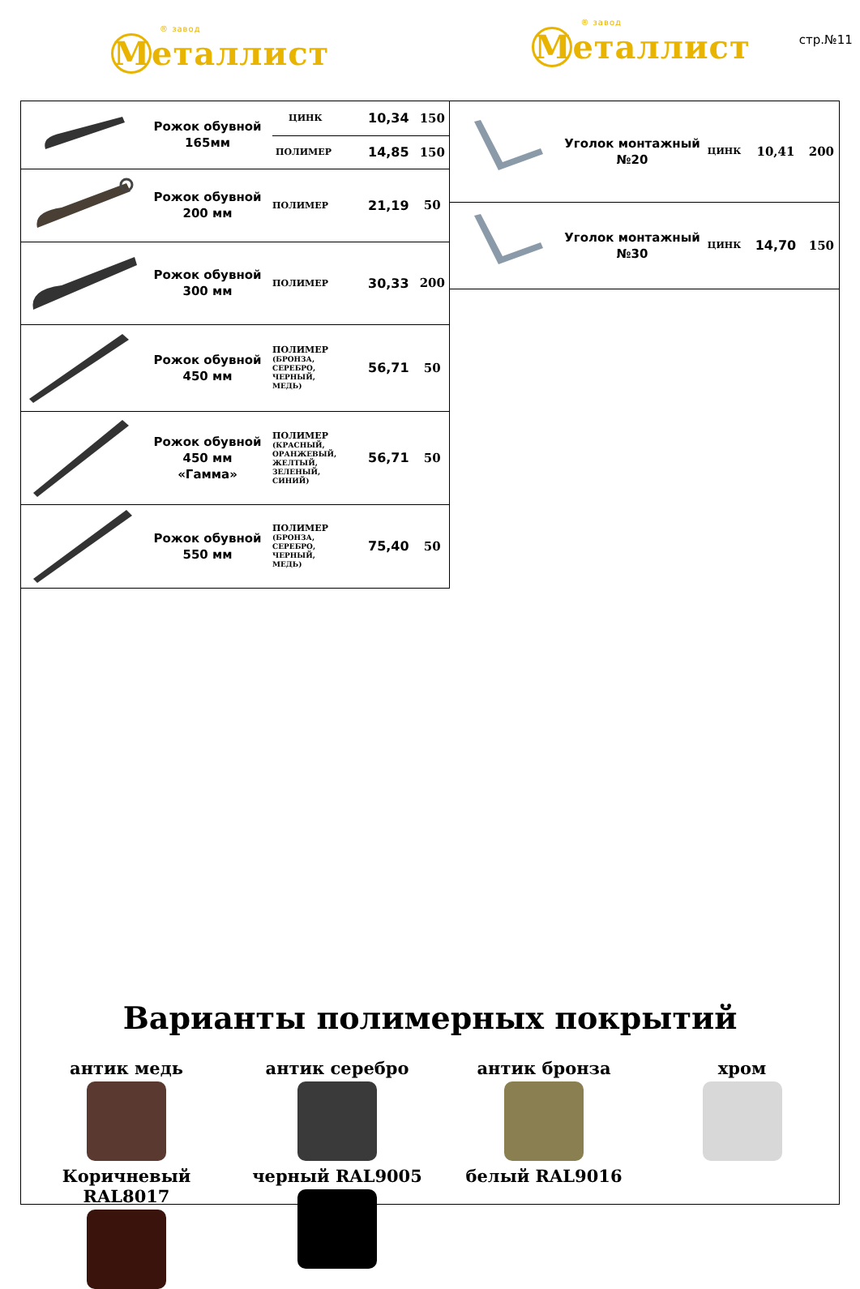® завод
М еталлист
® завод
М еталлист
стр.№11
| | Рожок обувной 165мм | ЦИНК | 10,34 | 150 |
| | | ПОЛИМЕР | 14,85 | 150 |
| | Рожок обувной 200 мм | ПОЛИМЕР | 21,19 | 50 |
| | Рожок обувной 300 мм | ПОЛИМЕР | 30,33 | 200 |
| | Рожок обувной 450 мм | ПОЛИМЕР (БРОНЗА, СЕРЕБРО, ЧЕРНЫЙ, МЕДЬ) | 56,71 | 50 |
| | Рожок обувной 450 мм «Гамма» | ПОЛИМЕР (КРАСНЫЙ, ОРАНЖЕВЫЙ, ЖЕЛТЫЙ, ЗЕЛЕНЫЙ, СИНИЙ) | 56,71 | 50 |
| | Рожок обувной 550 мм | ПОЛИМЕР (БРОНЗА, СЕРЕБРО, ЧЕРНЫЙ, МЕДЬ) | 75,40 | 50 |
| | Уголок монтажный №20 | ЦИНК | 10,41 | 200 |
| | Уголок монтажный №30 | ЦИНК | 14,70 | 150 |
Варианты полимерных покрытий
антик медь
антик серебро
антик бронза
хром
Коричневый RAL8017
черный RAL9005
белый RAL9016